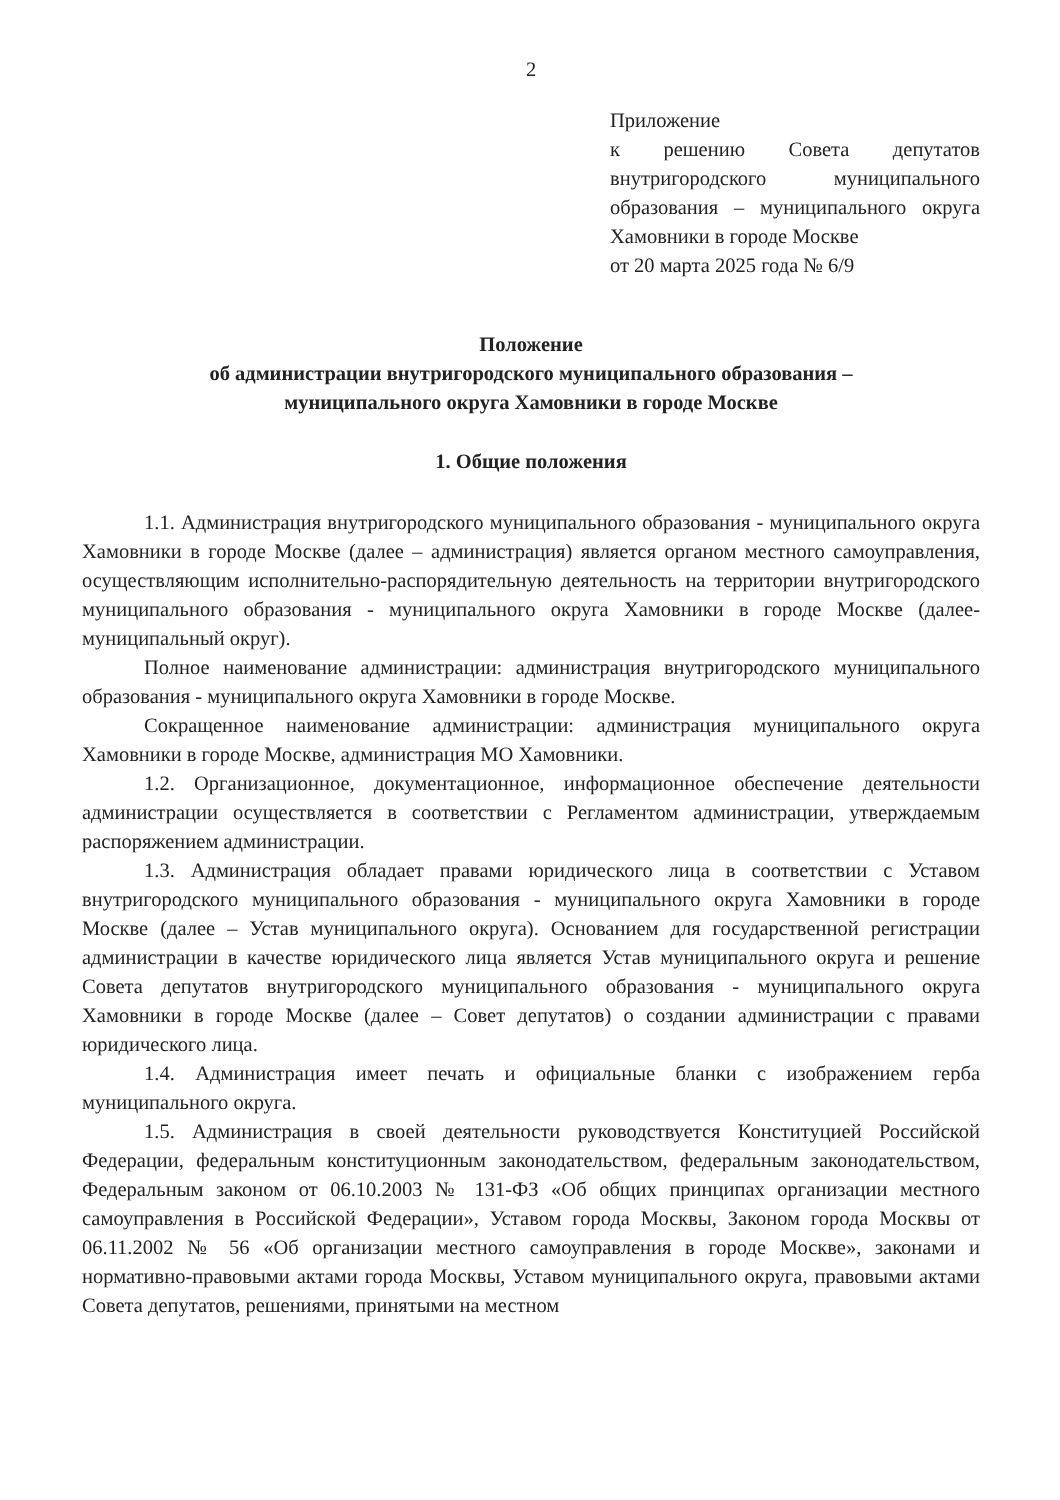2
Приложение
к решению Совета депутатов внутригородского муниципального образования – муниципального округа Хамовники в городе Москве
от 20 марта 2025 года № 6/9
Положение
об администрации внутригородского муниципального образования –
муниципального округа Хамовники в городе Москве
1. Общие положения
1.1. Администрация внутригородского муниципального образования - муниципального округа Хамовники в городе Москве (далее – администрация) является органом местного самоуправления, осуществляющим исполнительно-распорядительную деятельность на территории внутригородского муниципального образования - муниципального округа Хамовники в городе Москве (далее-муниципальный округ).
Полное наименование администрации: администрация внутригородского муниципального образования - муниципального округа Хамовники в городе Москве.
Сокращенное наименование администрации: администрация муниципального округа Хамовники в городе Москве, администрация МО Хамовники.
1.2. Организационное, документационное, информационное обеспечение деятельности администрации осуществляется в соответствии с Регламентом администрации, утверждаемым распоряжением администрации.
1.3. Администрация обладает правами юридического лица в соответствии с Уставом внутригородского муниципального образования - муниципального округа Хамовники в городе Москве (далее – Устав муниципального округа). Основанием для государственной регистрации администрации в качестве юридического лица является Устав муниципального округа и решение Совета депутатов внутригородского муниципального образования - муниципального округа Хамовники в городе Москве (далее – Совет депутатов) о создании администрации с правами юридического лица.
1.4. Администрация имеет печать и официальные бланки с изображением герба муниципального округа.
1.5. Администрация в своей деятельности руководствуется Конституцией Российской Федерации, федеральным конституционным законодательством, федеральным законодательством, Федеральным законом от 06.10.2003 № 131-ФЗ «Об общих принципах организации местного самоуправления в Российской Федерации», Уставом города Москвы, Законом города Москвы от 06.11.2002 № 56 «Об организации местного самоуправления в городе Москве», законами и нормативно-правовыми актами города Москвы, Уставом муниципального округа, правовыми актами Совета депутатов, решениями, принятыми на местном